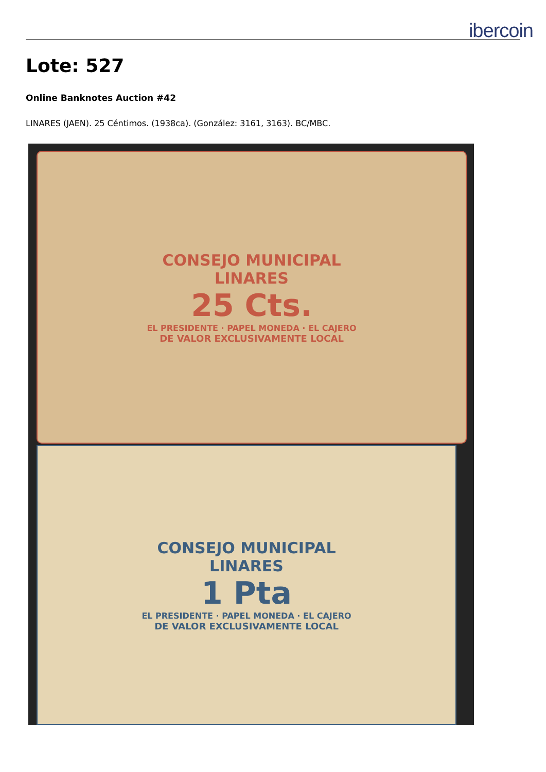ibercoin
Lote: 527
Online Banknotes Auction #42
LINARES (JAEN). 25 Céntimos. (1938ca). (González: 3161, 3163). BC/MBC.
CONSEJO MUNICIPAL
LINARES
25 Cts.
EL PRESIDENTE · PAPEL MONEDA · EL CAJERO
DE VALOR EXCLUSIVAMENTE LOCAL
CONSEJO MUNICIPAL
LINARES
1 Pta
EL PRESIDENTE · PAPEL MONEDA · EL CAJERO
DE VALOR EXCLUSIVAMENTE LOCAL